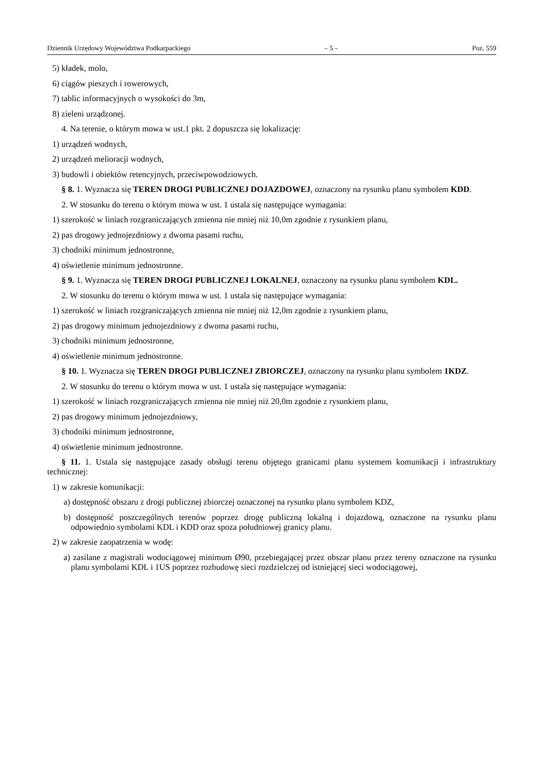Dziennik Urzędowy Województwa Podkarpackiego – 5 – Poz. 559
5) kładek, molo,
6) ciągów pieszych i rowerowych,
7) tablic informacyjnych o wysokości do 3m,
8) zieleni urządzonej.
4. Na terenie, o którym mowa w ust.1 pkt. 2 dopuszcza się lokalizację:
1) urządzeń wodnych,
2) urządzeń melioracji wodnych,
3) budowli i obiektów retencyjnych, przeciwpowodziowych.
§ 8. 1. Wyznacza się TEREN DROGI PUBLICZNEJ DOJAZDOWEJ, oznaczony na rysunku planu symbolem KDD.
2. W stosunku do terenu o którym mowa w ust. 1 ustala się następujące wymagania:
1) szerokość w liniach rozgraniczających zmienna nie mniej niż 10,0m zgodnie z rysunkiem planu,
2) pas drogowy jednojezdniowy z dwoma pasami ruchu,
3) chodniki minimum jednostronne,
4) oświetlenie minimum jednostronne.
§ 9. 1. Wyznacza się TEREN DROGI PUBLICZNEJ LOKALNEJ, oznaczony na rysunku planu symbolem KDL.
2. W stosunku do terenu o którym mowa w ust. 1 ustala się następujące wymagania:
1) szerokość w liniach rozgraniczających zmienna nie mniej niż 12,0m zgodnie z rysunkiem planu,
2) pas drogowy minimum jednojezdniowy z dwoma pasami ruchu,
3) chodniki minimum jednostronne,
4) oświetlenie minimum jednostronne.
§ 10. 1. Wyznacza się TEREN DROGI PUBLICZNEJ ZBIORCZEJ, oznaczony na rysunku planu symbolem 1KDZ.
2. W stosunku do terenu o którym mowa w ust. 1 ustala się następujące wymagania:
1) szerokość w liniach rozgraniczających zmienna nie mniej niż 20,0m zgodnie z rysunkiem planu,
2) pas drogowy minimum jednojezdniowy,
3) chodniki minimum jednostronne,
4) oświetlenie minimum jednostronne.
§ 11. 1. Ustala się następujące zasady obsługi terenu objętego granicami planu systemem komunikacji i infrastruktury technicznej:
1) w zakresie komunikacji:
a) dostępność obszaru z drogi publicznej zbiorczej oznaczonej na rysunku planu symbolem KDZ,
b) dostępność poszczególnych terenów poprzez drogę publiczną lokalną i dojazdową, oznaczone na rysunku planu odpowiednio symbolami KDL i KDD oraz spoza południowej granicy planu.
2) w zakresie zaopatrzenia w wodę:
a) zasilane z magistrali wodociągowej minimum Ø90, przebiegającej przez obszar planu przez tereny oznaczone na rysunku planu symbolami KDL i 1US poprzez rozbudowę sieci rozdzielczej od istniejącej sieci wodociągowej,